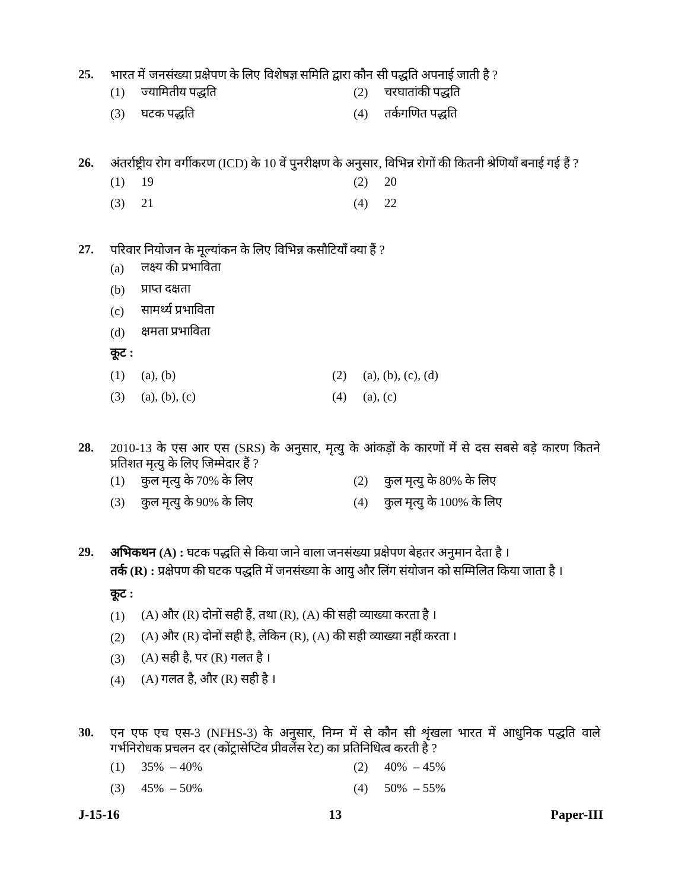25. भारत में जनसंख्या प्रक्षेपण के लिए विशेषज्ञ समिति द्वारा कौन सी पद्धति अपनाई जाती है ?
(1) ज्यामितीय पद्धति (2) चरघातांकी पद्धति
(3) घटक पद्धति (4) तर्कगणित पद्धति
26. अंतर्राष्ट्रीय रोग वर्गीकरण (ICD) के 10 वें पुनरीक्षण के अनुसार, विभिन्न रोगों की कितनी श्रेणियाँ बनाई गई हैं ?
(1) 19 (2) 20
(3) 21 (4) 22
27. परिवार नियोजन के मूल्यांकन के लिए विभिन्न कसौटियाँ क्या हैं ?
(a) लक्ष्य की प्रभाविता
(b) प्राप्त दक्षता
(c) सामर्थ्य प्रभाविता
(d) क्षमता प्रभाविता
कूट :
(1) (a), (b) (2) (a), (b), (c), (d)
(3) (a), (b), (c) (4) (a), (c)
28. 2010-13 के एस आर एस (SRS) के अनुसार, मृत्यु के आंकड़ों के कारणों में से दस सबसे बड़े कारण कितने प्रतिशत मृत्यु के लिए जिम्मेदार हैं ?
(1) कुल मृत्यु के 70% के लिए (2) कुल मृत्यु के 80% के लिए
(3) कुल मृत्यु के 90% के लिए (4) कुल मृत्यु के 100% के लिए
29. अभिकथन (A) : घटक पद्धति से किया जाने वाला जनसंख्या प्रक्षेपण बेहतर अनुमान देता है ।
तर्क (R) : प्रक्षेपण की घटक पद्धति में जनसंख्या के आयु और लिंग संयोजन को सम्मिलित किया जाता है ।
कूट :
(1) (A) और (R) दोनों सही हैं, तथा (R), (A) की सही व्याख्या करता है ।
(2) (A) और (R) दोनों सही है, लेकिन (R), (A) की सही व्याख्या नहीं करता ।
(3) (A) सही है, पर (R) गलत है ।
(4) (A) गलत है, और (R) सही है ।
30. एन एफ एच एस-3 (NFHS-3) के अनुसार, निम्न में से कौन सी शृंखला भारत में आधुनिक पद्धति वाले गर्भनिरोधक प्रचलन दर (कोंट्रासेप्टिव प्रीवलेंस रेट) का प्रतिनिधित्व करती है ?
(1) 35% – 40% (2) 40% – 45%
(3) 45% – 50% (4) 50% – 55%
J-15-16 13 Paper-III